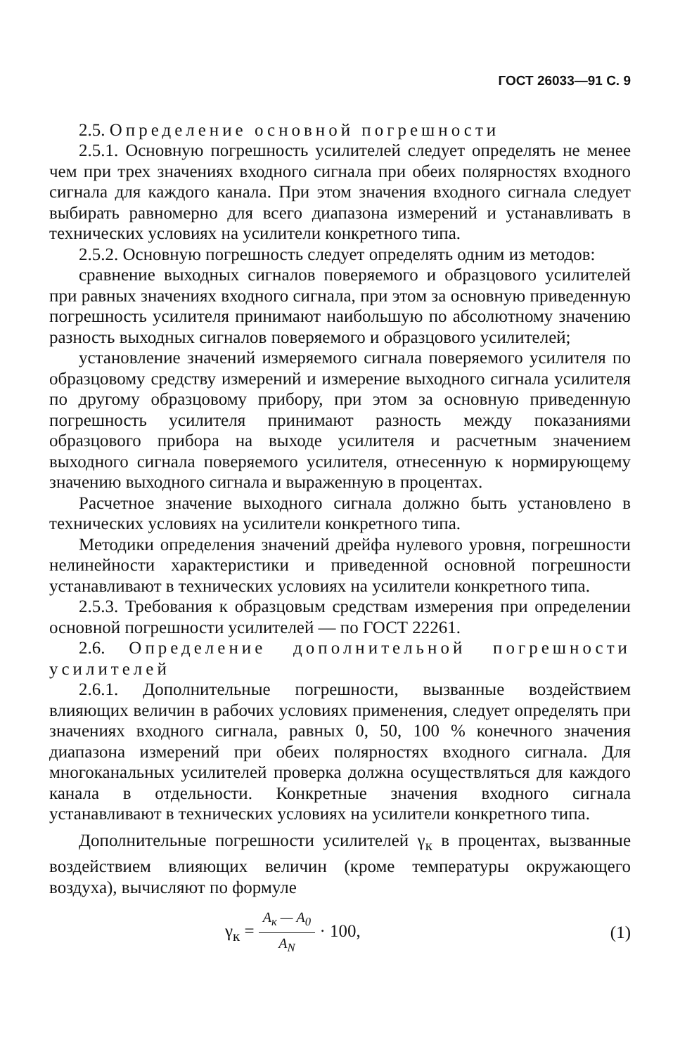ГОСТ 26033—91 С. 9
2.5. Определение основной погрешности
2.5.1. Основную погрешность усилителей следует определять не менее чем при трех значениях входного сигнала при обеих полярностях входного сигнала для каждого канала. При этом значения входного сигнала следует выбирать равномерно для всего диапазона измерений и устанавливать в технических условиях на усилители конкретного типа.
2.5.2. Основную погрешность следует определять одним из методов:
сравнение выходных сигналов поверяемого и образцового усилителей при равных значениях входного сигнала, при этом за основную приведенную погрешность усилителя принимают наибольшую по абсолютному значению разность выходных сигналов поверяемого и образцового усилителей;
установление значений измеряемого сигнала поверяемого усилителя по образцовому средству измерений и измерение выходного сигнала усилителя по другому образцовому прибору, при этом за основную приведенную погрешность усилителя принимают разность между показаниями образцового прибора на выходе усилителя и расчетным значением выходного сигнала поверяемого усилителя, отнесенную к нормирующему значению выходного сигнала и выраженную в процентах.
Расчетное значение выходного сигнала должно быть установлено в технических условиях на усилители конкретного типа.
Методики определения значений дрейфа нулевого уровня, погрешности нелинейности характеристики и приведенной основной погрешности устанавливают в технических условиях на усилители конкретного типа.
2.5.3. Требования к образцовым средствам измерения при определении основной погрешности усилителей — по ГОСТ 22261.
2.6. Определение дополнительной погрешности усилителей
2.6.1. Дополнительные погрешности, вызванные воздействием влияющих величин в рабочих условиях применения, следует определять при значениях входного сигнала, равных 0, 50, 100 % конечного значения диапазона измерений при обеих полярностях входного сигнала. Для многоканальных усилителей проверка должна осуществляться для каждого канала в отдельности. Конкретные значения входного сигнала устанавливают в технических условиях на усилители конкретного типа.
Дополнительные погрешности усилителей γ<sub>к</sub> в процентах, вызванные воздействием влияющих величин (кроме температуры окружающего воздуха), вычисляют по формуле
γ<sub>к</sub> = A<sub>к</sub> — A<sub>0</sub> A<sub>N</sub> · 100, (1)